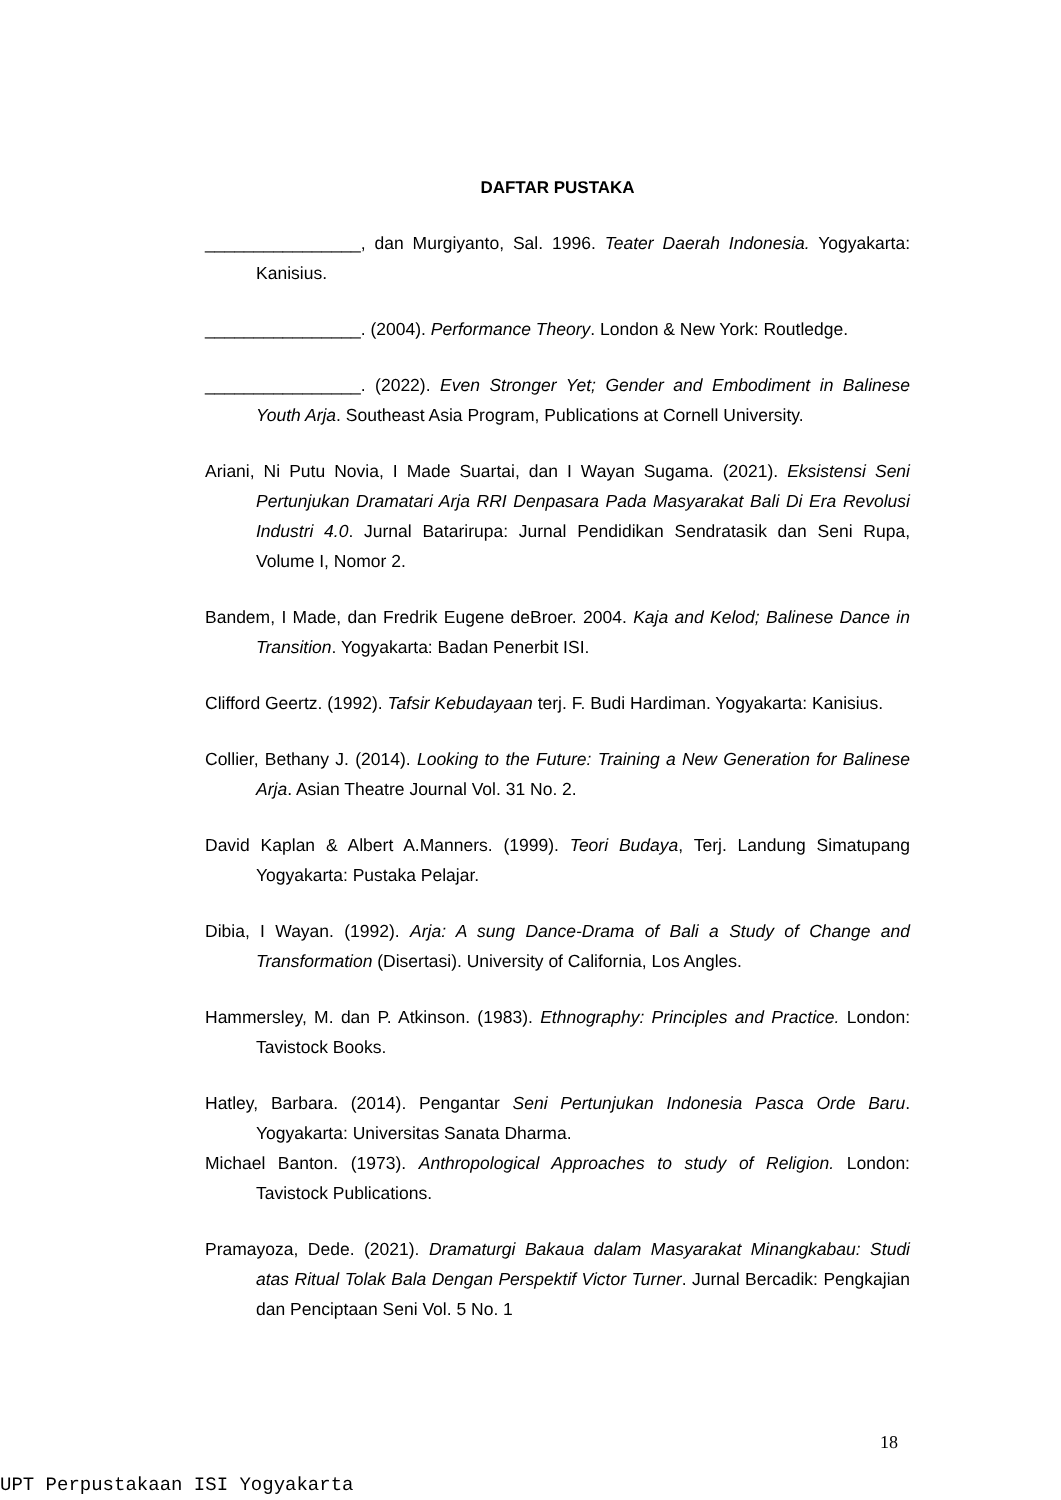DAFTAR PUSTAKA
________________, dan Murgiyanto, Sal. 1996. Teater Daerah Indonesia. Yogyakarta: Kanisius.
________________. (2004). Performance Theory. London & New York: Routledge.
________________. (2022). Even Stronger Yet; Gender and Embodiment in Balinese Youth Arja. Southeast Asia Program, Publications at Cornell University.
Ariani, Ni Putu Novia, I Made Suartai, dan I Wayan Sugama. (2021). Eksistensi Seni Pertunjukan Dramatari Arja RRI Denpasara Pada Masyarakat Bali Di Era Revolusi Industri 4.0. Jurnal Batarirupa: Jurnal Pendidikan Sendratasik dan Seni Rupa, Volume I, Nomor 2.
Bandem, I Made, dan Fredrik Eugene deBroer. 2004. Kaja and Kelod; Balinese Dance in Transition. Yogyakarta: Badan Penerbit ISI.
Clifford Geertz. (1992). Tafsir Kebudayaan terj. F. Budi Hardiman. Yogyakarta: Kanisius.
Collier, Bethany J. (2014). Looking to the Future: Training a New Generation for Balinese Arja. Asian Theatre Journal Vol. 31 No. 2.
David Kaplan & Albert A.Manners. (1999). Teori Budaya, Terj. Landung Simatupang Yogyakarta: Pustaka Pelajar.
Dibia, I Wayan. (1992). Arja: A sung Dance-Drama of Bali a Study of Change and Transformation (Disertasi). University of California, Los Angles.
Hammersley, M. dan P. Atkinson. (1983). Ethnography: Principles and Practice. London: Tavistock Books.
Hatley, Barbara. (2014). Pengantar Seni Pertunjukan Indonesia Pasca Orde Baru. Yogyakarta: Universitas Sanata Dharma.
Michael Banton. (1973). Anthropological Approaches to study of Religion. London: Tavistock Publications.
Pramayoza, Dede. (2021). Dramaturgi Bakaua dalam Masyarakat Minangkabau: Studi atas Ritual Tolak Bala Dengan Perspektif Victor Turner. Jurnal Bercadik: Pengkajian dan Penciptaan Seni Vol. 5 No. 1
18
UPT Perpustakaan ISI Yogyakarta